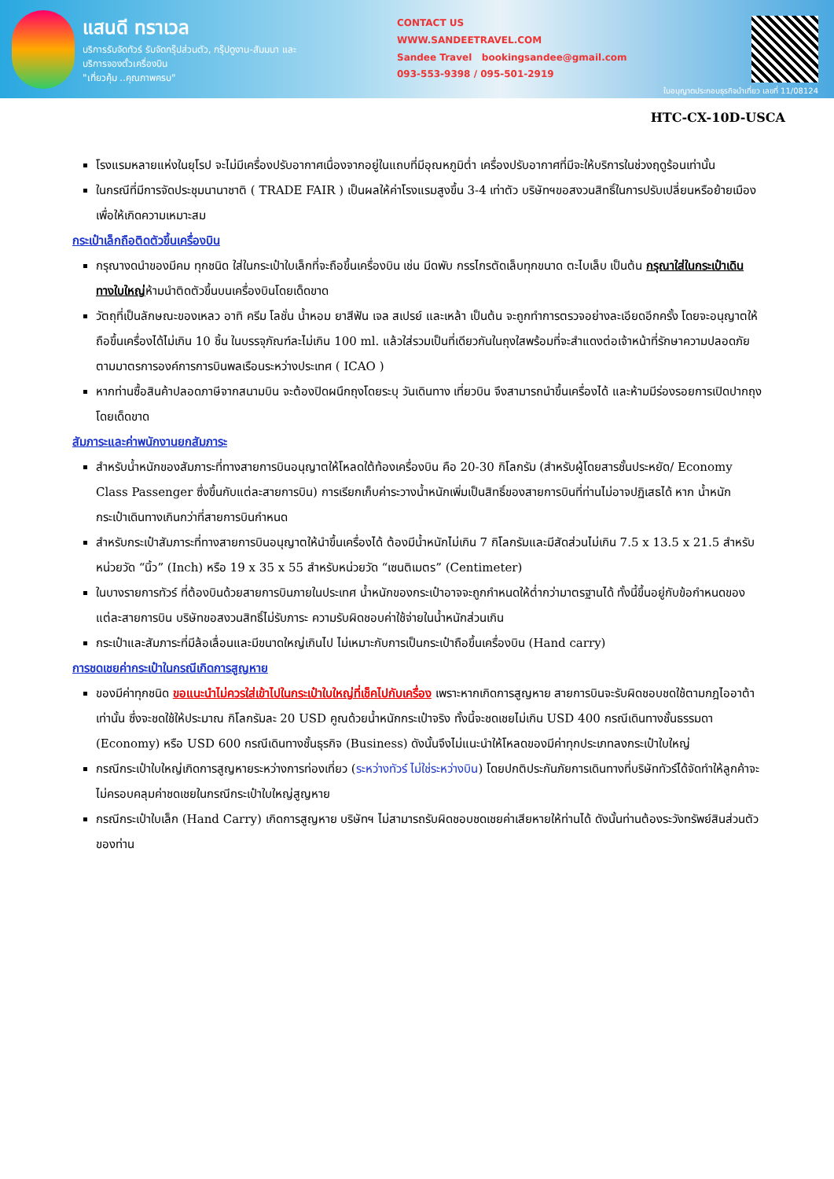แสนดี ทราเวล
บริการรับจัดทัวร์ รับจัดกรุ๊ปส่วนตัว, กรุ๊ปดูงาน-สัมมนา และบริการจองตั๋วเครื่องบิน
"เที่ยวคุ้ม ..คุณภาพครบ"
CONTACT US
WWW.SANDEETRAVEL.COM
Sandee Travel bookingsandee@gmail.com
093-553-9398 / 095-501-2919
ใบอนุญาตประกอบธุรกิจนำเที่ยว เลขที่ 11/08124
HTC-CX-10D-USCA
โรงแรมหลายแห่งในยุโรป จะไม่มีเครื่องปรับอากาศเนื่องจากอยู่ในแถบที่มีอุณหภูมิต่ำ เครื่องปรับอากาศที่มีจะให้บริการในช่วงฤดูร้อนเท่านั้น
ในกรณีที่มีการจัดประชุมนานาชาติ ( TRADE FAIR ) เป็นผลให้ค่าโรงแรมสูงขึ้น 3-4 เท่าตัว บริษัทฯขอสงวนสิทธิ์ในการปรับเปลี่ยนหรือย้ายเมืองเพื่อให้เกิดความเหมาะสม
กระเป๋าเล็กถือติดตัวขึ้นเครื่องบิน
กรุณางดนำของมีคม ทุกชนิด ใส่ในกระเป๋าใบเล็กที่จะถือขึ้นเครื่องบิน เช่น มีดพับ กรรไกรตัดเล็บทุกขนาด ตะไบเล็บ เป็นต้น กรุณาใส่ในกระเป๋าเดินทางใบใหญ่ห้ามนำติดตัวขึ้นบนเครื่องบินโดยเด็ดขาด
วัตถุที่เป็นลักษณะของเหลว อาทิ ครีม โลชั่น น้ำหอม ยาสีฟัน เจล สเปรย์ และเหล้า เป็นต้น จะถูกทำการตรวจอย่างละเอียดอีกครั้ง โดยจะอนุญาตให้ถือขึ้นเครื่องได้ไม่เกิน 10 ชิ้น ในบรรจุภัณฑ์ละไม่เกิน 100 ml. แล้วใส่รวมเป็นที่เดียวกันในถุงใสพร้อมที่จะสำแดงต่อเจ้าหน้าที่รักษาความปลอดภัยตามมาตรการองค์การการบินพลเรือนระหว่างประเทศ ( ICAO )
หากท่านซื้อสินค้าปลอดภาษีจากสนามบิน จะต้องปิดผนึกถุงโดยระบุ วันเดินทาง เที่ยวบิน จึงสามารถนำขึ้นเครื่องได้ และห้ามมีร่องรอยการเปิดปากถุงโดยเด็ดขาด
สัมภาระและค่าพนักงานยกสัมภาระ
สำหรับน้ำหนักของสัมภาระที่ทางสายการบินอนุญาตให้โหลดใต้ท้องเครื่องบิน คือ 20-30 กิโลกรัม (สำหรับผู้โดยสารชั้นประหยัด/ Economy Class Passenger ซึ่งขึ้นกับแต่ละสายการบิน) การเรียกเก็บค่าระวางน้ำหนักเพิ่มเป็นสิทธิ์ของสายการบินที่ท่านไม่อาจปฏิเสธได้ หาก น้ำหนักกระเป๋าเดินทางเกินกว่าที่สายการบินกำหนด
สำหรับกระเป๋าสัมภาระที่ทางสายการบินอนุญาตให้นำขึ้นเครื่องได้ ต้องมีน้ำหนักไม่เกิน 7 กิโลกรัมและมีสัดส่วนไม่เกิน 7.5 x 13.5 x 21.5 สำหรับหน่วยวัด “นิ้ว” (Inch) หรือ 19 x 35 x 55 สำหรับหน่วยวัด “เซนติเมตร” (Centimeter)
ในบางรายการทัวร์ ที่ต้องบินด้วยสายการบินภายในประเทศ น้ำหนักของกระเป๋าอาจจะถูกกำหนดให้ต่ำกว่ามาตรฐานได้ ทั้งนี้ขึ้นอยู่กับข้อกำหนดของแต่ละสายการบิน บริษัทขอสงวนสิทธิ์ไม่รับภาระ ความรับผิดชอบค่าใช้จ่ายในน้ำหนักส่วนเกิน
กระเป๋าและสัมภาระที่มีล้อเลื่อนและมีขนาดใหญ่เกินไป ไม่เหมาะกับการเป็นกระเป๋าถือขึ้นเครื่องบิน (Hand carry)
การชดเชยค่ากระเป๋าในกรณีเกิดการสูญหาย
ของมีค่าทุกชนิด ขอแนะนำไม่ควรใส่เข้าไปในกระเป๋าใบใหญ่ที่เช็คไปกับเครื่อง เพราะหากเกิดการสูญหาย สายการบินจะรับผิดชอบชดใช้ตามกฎไออาต้าเท่านั้น ซึ่งจะชดใช้ให้ประมาณ กิโลกรัมละ 20 USD คูณด้วยน้ำหนักกระเป๋าจริง ทั้งนี้จะชดเชยไม่เกิน USD 400 กรณีเดินทางชั้นธรรมดา (Economy) หรือ USD 600 กรณีเดินทางชั้นธุรกิจ (Business) ดังนั้นจึงไม่แนะนำให้โหลดของมีค่าทุกประเภทลงกระเป๋าใบใหญ่
กรณีกระเป๋าใบใหญ่เกิดการสูญหายระหว่างการท่องเที่ยว (ระหว่างทัวร์ ไม่ใช่ระหว่างบิน) โดยปกติประกันภัยการเดินทางที่บริษัททัวร์ได้จัดทำให้ลูกค้าจะไม่ครอบคลุมค่าชดเชยในกรณีกระเป๋าใบใหญ่สูญหาย
กรณีกระเป๋าใบเล็ก (Hand Carry) เกิดการสูญหาย บริษัทฯ ไม่สามารถรับผิดชอบชดเชยค่าเสียหายให้ท่านได้ ดังนั้นท่านต้องระวังทรัพย์สินส่วนตัวของท่าน